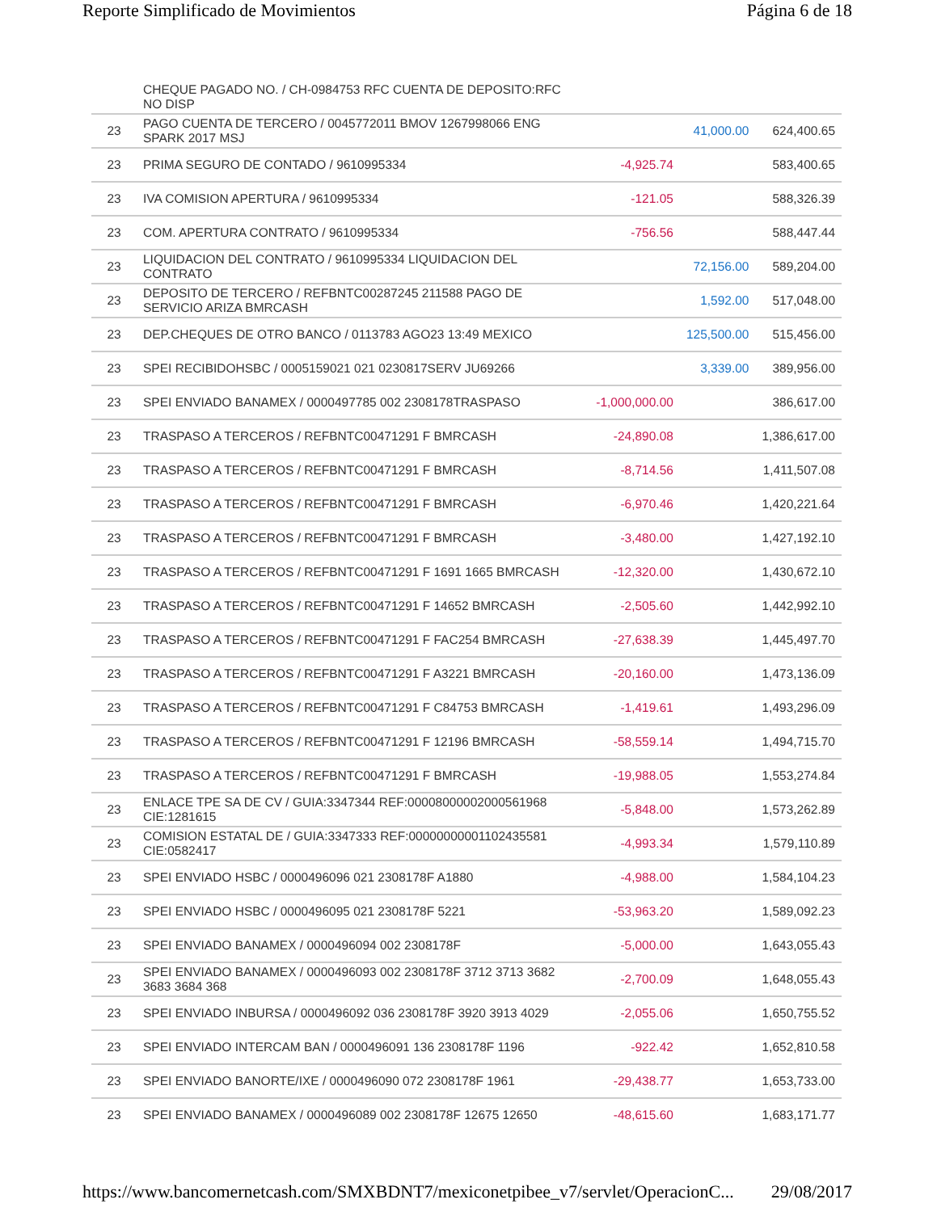Reporte Simplificado de Movimientos Página 6 de 18
| | CHEQUE PAGADO NO. / CH-0984753 RFC CUENTA DE DEPOSITO:RFC NO DISP | | | |
| 23 | PAGO CUENTA DE TERCERO / 0045772011 BMOV 1267998066 ENG SPARK 2017 MSJ | | 41,000.00 | 624,400.65 |
| 23 | PRIMA SEGURO DE CONTADO / 9610995334 | -4,925.74 | | 583,400.65 |
| 23 | IVA COMISION APERTURA / 9610995334 | -121.05 | | 588,326.39 |
| 23 | COM. APERTURA CONTRATO / 9610995334 | -756.56 | | 588,447.44 |
| 23 | LIQUIDACION DEL CONTRATO / 9610995334 LIQUIDACION DEL CONTRATO | | 72,156.00 | 589,204.00 |
| 23 | DEPOSITO DE TERCERO / REFBNTC00287245 211588 PAGO DE SERVICIO ARIZA BMRCASH | | 1,592.00 | 517,048.00 |
| 23 | DEP.CHEQUES DE OTRO BANCO / 0113783 AGO23 13:49 MEXICO | | 125,500.00 | 515,456.00 |
| 23 | SPEI RECIBIDOHSBC / 0005159021 021 0230817SERV JU69266 | | 3,339.00 | 389,956.00 |
| 23 | SPEI ENVIADO BANAMEX / 0000497785 002 2308178TRASPASO | -1,000,000.00 | | 386,617.00 |
| 23 | TRASPASO A TERCEROS / REFBNTC00471291 F BMRCASH | -24,890.08 | | 1,386,617.00 |
| 23 | TRASPASO A TERCEROS / REFBNTC00471291 F BMRCASH | -8,714.56 | | 1,411,507.08 |
| 23 | TRASPASO A TERCEROS / REFBNTC00471291 F BMRCASH | -6,970.46 | | 1,420,221.64 |
| 23 | TRASPASO A TERCEROS / REFBNTC00471291 F BMRCASH | -3,480.00 | | 1,427,192.10 |
| 23 | TRASPASO A TERCEROS / REFBNTC00471291 F 1691 1665 BMRCASH | -12,320.00 | | 1,430,672.10 |
| 23 | TRASPASO A TERCEROS / REFBNTC00471291 F 14652 BMRCASH | -2,505.60 | | 1,442,992.10 |
| 23 | TRASPASO A TERCEROS / REFBNTC00471291 F FAC254 BMRCASH | -27,638.39 | | 1,445,497.70 |
| 23 | TRASPASO A TERCEROS / REFBNTC00471291 F A3221 BMRCASH | -20,160.00 | | 1,473,136.09 |
| 23 | TRASPASO A TERCEROS / REFBNTC00471291 F C84753 BMRCASH | -1,419.61 | | 1,493,296.09 |
| 23 | TRASPASO A TERCEROS / REFBNTC00471291 F 12196 BMRCASH | -58,559.14 | | 1,494,715.70 |
| 23 | TRASPASO A TERCEROS / REFBNTC00471291 F BMRCASH | -19,988.05 | | 1,553,274.84 |
| 23 | ENLACE TPE SA DE CV / GUIA:3347344 REF:00008000002000561968 CIE:1281615 | -5,848.00 | | 1,573,262.89 |
| 23 | COMISION ESTATAL DE / GUIA:3347333 REF:00000000001102435581 CIE:0582417 | -4,993.34 | | 1,579,110.89 |
| 23 | SPEI ENVIADO HSBC / 0000496096 021 2308178F A1880 | -4,988.00 | | 1,584,104.23 |
| 23 | SPEI ENVIADO HSBC / 0000496095 021 2308178F 5221 | -53,963.20 | | 1,589,092.23 |
| 23 | SPEI ENVIADO BANAMEX / 0000496094 002 2308178F | -5,000.00 | | 1,643,055.43 |
| 23 | SPEI ENVIADO BANAMEX / 0000496093 002 2308178F 3712 3713 3682 3683 3684 368 | -2,700.09 | | 1,648,055.43 |
| 23 | SPEI ENVIADO INBURSA / 0000496092 036 2308178F 3920 3913 4029 | -2,055.06 | | 1,650,755.52 |
| 23 | SPEI ENVIADO INTERCAM BAN / 0000496091 136 2308178F 1196 | -922.42 | | 1,652,810.58 |
| 23 | SPEI ENVIADO BANORTE/IXE / 0000496090 072 2308178F 1961 | -29,438.77 | | 1,653,733.00 |
| 23 | SPEI ENVIADO BANAMEX / 0000496089 002 2308178F 12675 12650 | -48,615.60 | | 1,683,171.77 |
https://www.bancomernetcash.com/SMXBDNT7/mexiconetpibee_v7/servlet/OperacionC... 29/08/2017